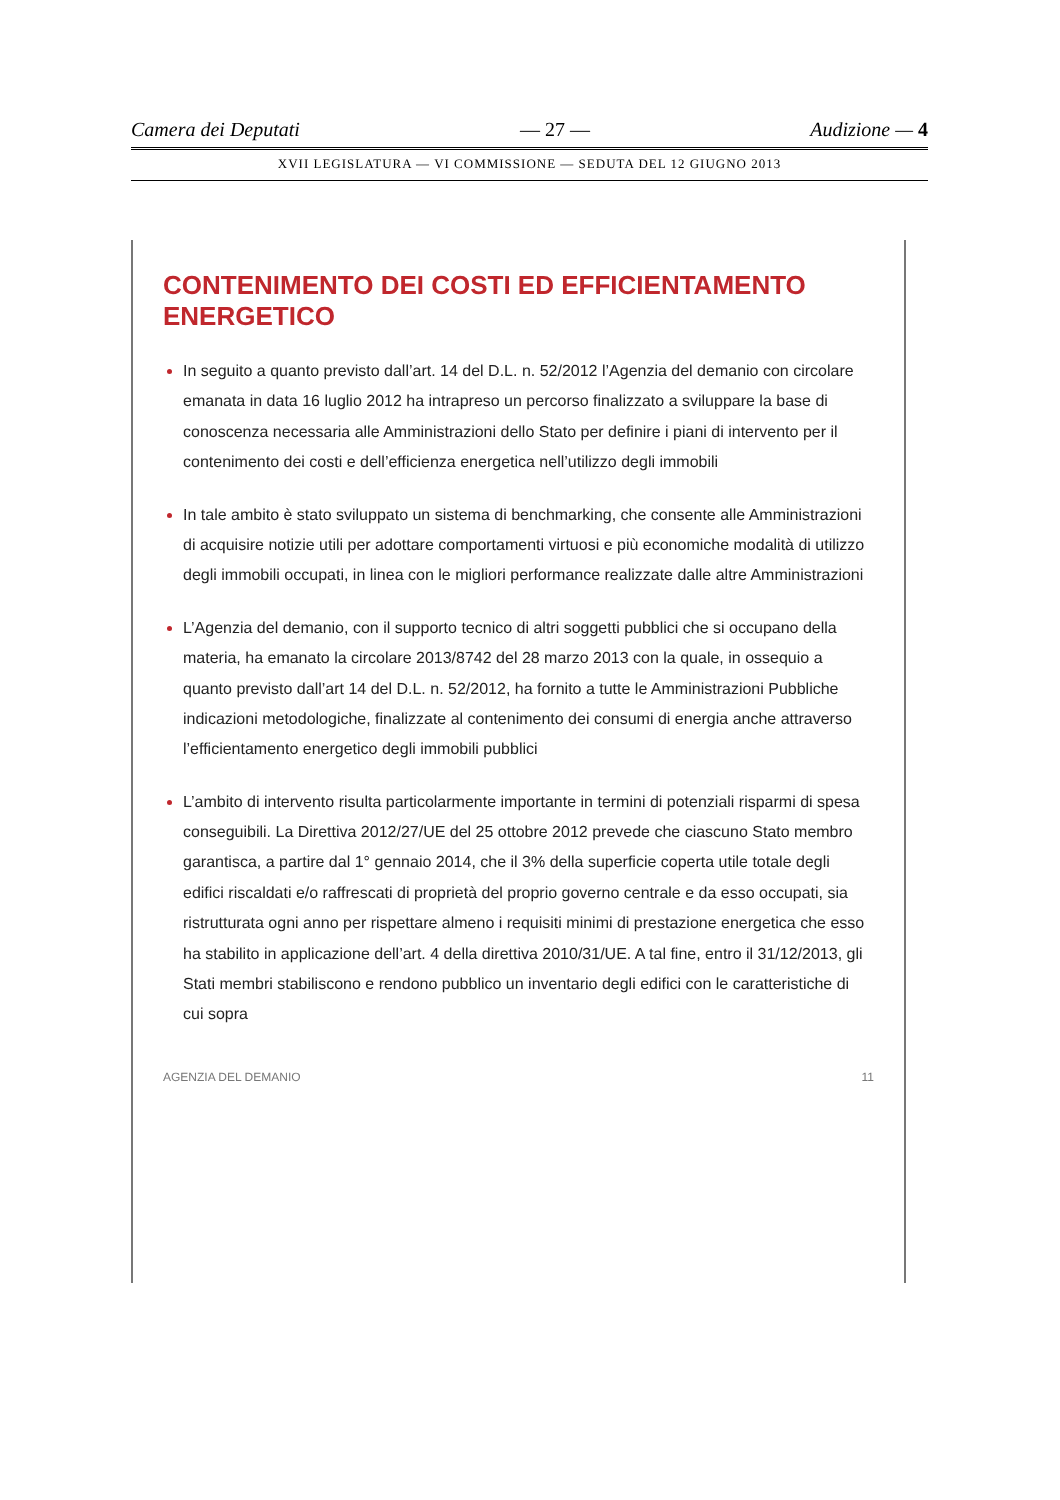Camera dei Deputati — 27 — Audizione — 4
XVII LEGISLATURA — VI COMMISSIONE — SEDUTA DEL 12 GIUGNO 2013
CONTENIMENTO DEI COSTI ED EFFICIENTAMENTO ENERGETICO
In seguito a quanto previsto dall’art. 14 del D.L. n. 52/2012 l’Agenzia del demanio con circolare emanata in data 16 luglio 2012 ha intrapreso un percorso finalizzato a sviluppare la base di conoscenza necessaria alle Amministrazioni dello Stato per definire i piani di intervento per il contenimento dei costi e dell’efficienza energetica nell’utilizzo degli immobili
In tale ambito è stato sviluppato un sistema di benchmarking, che consente alle Amministrazioni di acquisire notizie utili per adottare comportamenti virtuosi e più economiche modalità di utilizzo degli immobili occupati, in linea con le migliori performance realizzate dalle altre Amministrazioni
L’Agenzia del demanio, con il supporto tecnico di altri soggetti pubblici che si occupano della materia, ha emanato la circolare 2013/8742 del 28 marzo 2013 con la quale, in ossequio a quanto previsto dall’art 14 del D.L. n. 52/2012, ha fornito a tutte le Amministrazioni Pubbliche indicazioni metodologiche, finalizzate al contenimento dei consumi di energia anche attraverso l’efficientamento energetico degli immobili pubblici
L’ambito di intervento risulta particolarmente importante in termini di potenziali risparmi di spesa conseguibili. La Direttiva 2012/27/UE del 25 ottobre 2012 prevede che ciascuno Stato membro garantisca, a partire dal 1° gennaio 2014, che il 3% della superficie coperta utile totale degli edifici riscaldati e/o raffrescati di proprietà del proprio governo centrale e da esso occupati, sia ristrutturata ogni anno per rispettare almeno i requisiti minimi di prestazione energetica che esso ha stabilito in applicazione dell’art. 4 della direttiva 2010/31/UE. A tal fine, entro il 31/12/2013, gli Stati membri stabiliscono e rendono pubblico un inventario degli edifici con le caratteristiche di cui sopra
AGENZIA DEL DEMANIO 11